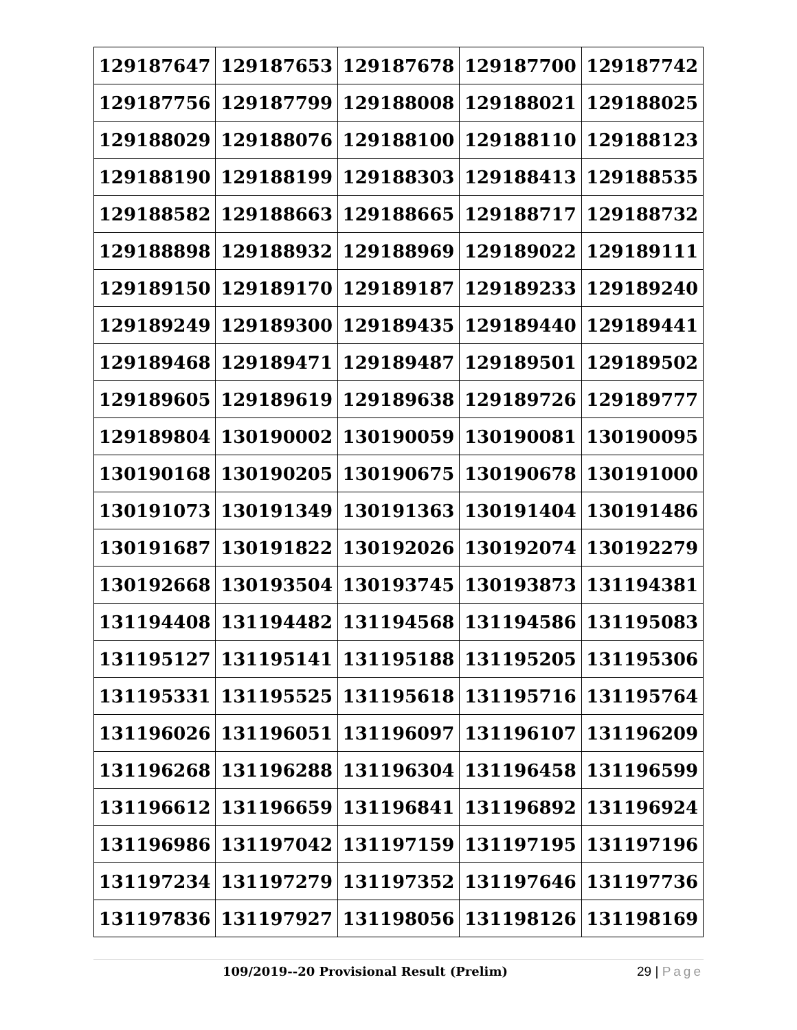| 129187647 | 129187653 | 129187678 | 129187700 | 129187742 |
| 129187756 | 129187799 | 129188008 | 129188021 | 129188025 |
| 129188029 | 129188076 | 129188100 | 129188110 | 129188123 |
| 129188190 | 129188199 | 129188303 | 129188413 | 129188535 |
| 129188582 | 129188663 | 129188665 | 129188717 | 129188732 |
| 129188898 | 129188932 | 129188969 | 129189022 | 129189111 |
| 129189150 | 129189170 | 129189187 | 129189233 | 129189240 |
| 129189249 | 129189300 | 129189435 | 129189440 | 129189441 |
| 129189468 | 129189471 | 129189487 | 129189501 | 129189502 |
| 129189605 | 129189619 | 129189638 | 129189726 | 129189777 |
| 129189804 | 130190002 | 130190059 | 130190081 | 130190095 |
| 130190168 | 130190205 | 130190675 | 130190678 | 130191000 |
| 130191073 | 130191349 | 130191363 | 130191404 | 130191486 |
| 130191687 | 130191822 | 130192026 | 130192074 | 130192279 |
| 130192668 | 130193504 | 130193745 | 130193873 | 131194381 |
| 131194408 | 131194482 | 131194568 | 131194586 | 131195083 |
| 131195127 | 131195141 | 131195188 | 131195205 | 131195306 |
| 131195331 | 131195525 | 131195618 | 131195716 | 131195764 |
| 131196026 | 131196051 | 131196097 | 131196107 | 131196209 |
| 131196268 | 131196288 | 131196304 | 131196458 | 131196599 |
| 131196612 | 131196659 | 131196841 | 131196892 | 131196924 |
| 131196986 | 131197042 | 131197159 | 131197195 | 131197196 |
| 131197234 | 131197279 | 131197352 | 131197646 | 131197736 |
| 131197836 | 131197927 | 131198056 | 131198126 | 131198169 |
109/2019--20 Provisional Result (Prelim) 29 | Page